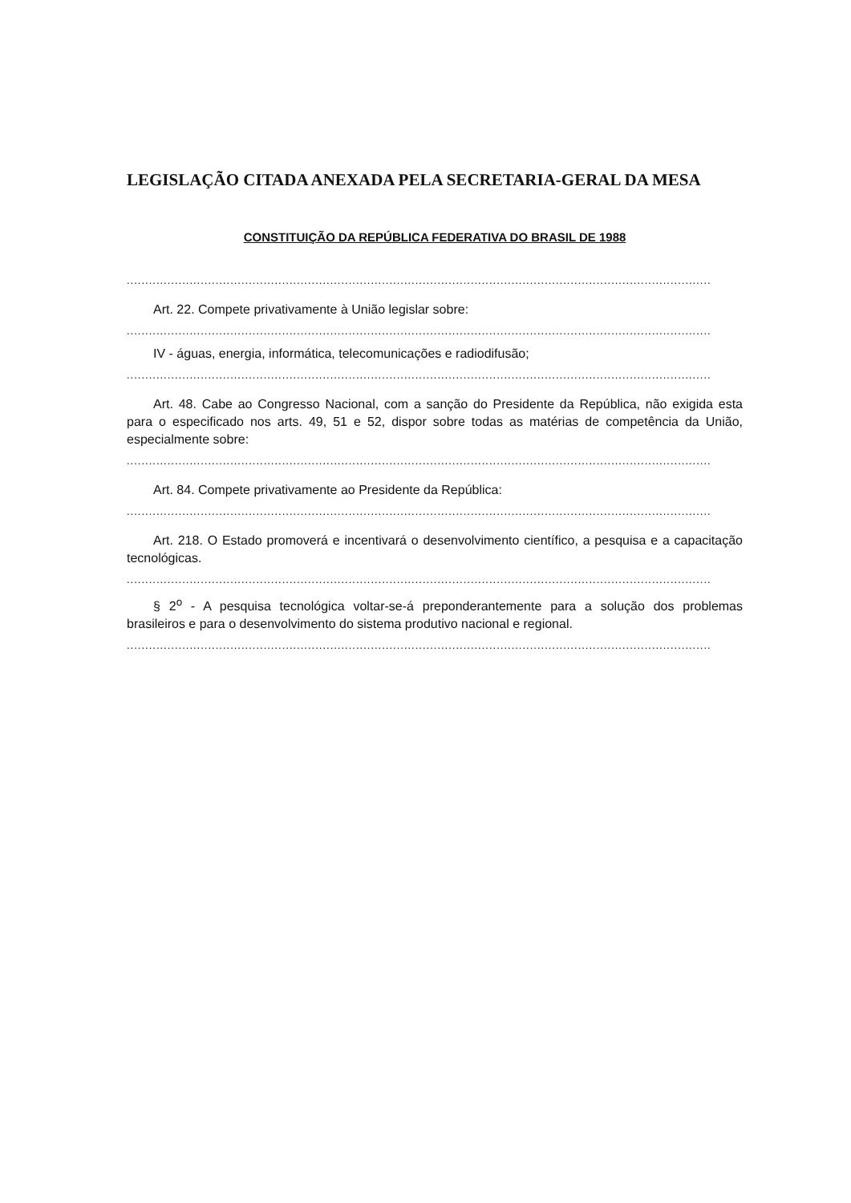LEGISLAÇÃO CITADA ANEXADA PELA SECRETARIA-GERAL DA MESA
CONSTITUIÇÃO DA REPÚBLICA FEDERATIVA DO BRASIL DE 1988
..............................................................................................................................................................
Art. 22. Compete privativamente à União legislar sobre:
..............................................................................................................................................................
IV - águas, energia, informática, telecomunicações e radiodifusão;
..............................................................................................................................................................
Art. 48. Cabe ao Congresso Nacional, com a sanção do Presidente da República, não exigida esta para o especificado nos arts. 49, 51 e 52, dispor sobre todas as matérias de competência da União, especialmente sobre:
..............................................................................................................................................................
Art. 84. Compete privativamente ao Presidente da República:
..............................................................................................................................................................
Art. 218. O Estado promoverá e incentivará o desenvolvimento científico, a pesquisa e a capacitação tecnológicas.
..............................................................................................................................................................
§ 2<sup>o</sup> - A pesquisa tecnológica voltar-se-á preponderantemente para a solução dos problemas brasileiros e para o desenvolvimento do sistema produtivo nacional e regional.
..............................................................................................................................................................